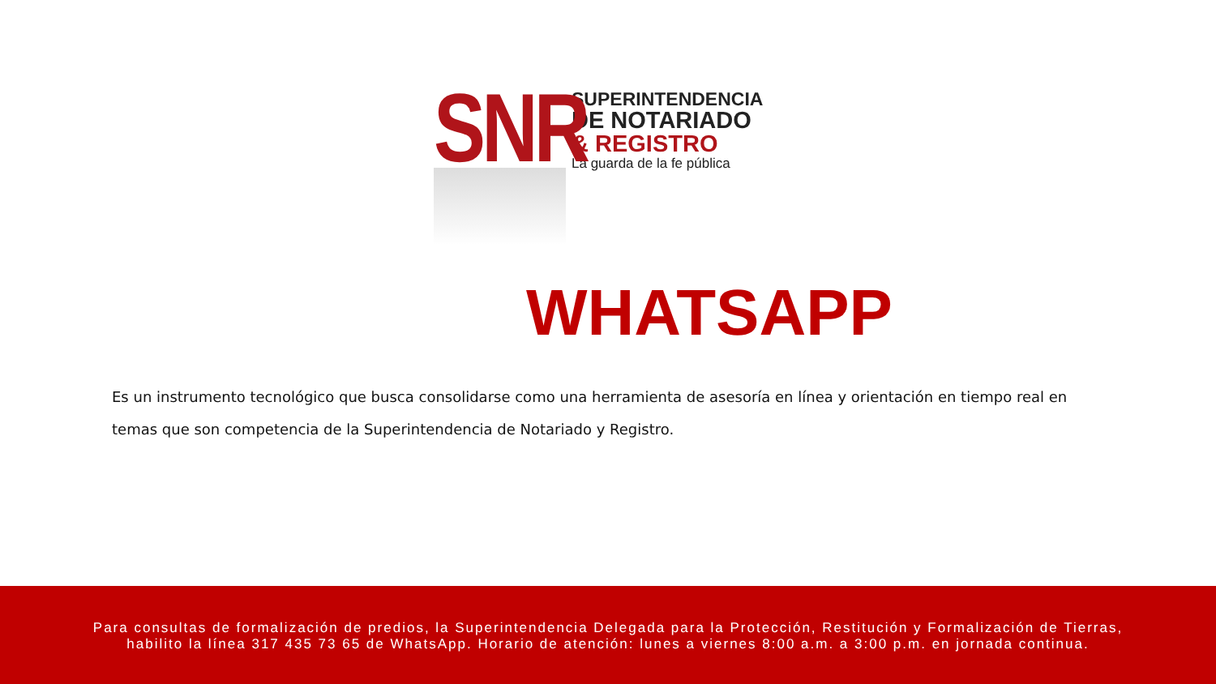SNR
SUPERINTENDENCIA
DE NOTARIADO
& REGISTRO
La guarda de la fe pública
WHATSAPP
Es un instrumento tecnológico que busca consolidarse como una herramienta de asesoría en línea y orientación en tiempo real en temas que son competencia de la Superintendencia de Notariado y Registro.
Para consultas de formalización de predios, la Superintendencia Delegada para la Protección, Restitución y Formalización de Tierras,
habilito la línea 317 435 73 65 de WhatsApp. Horario de atención: lunes a viernes 8:00 a.m. a 3:00 p.m. en jornada continua.